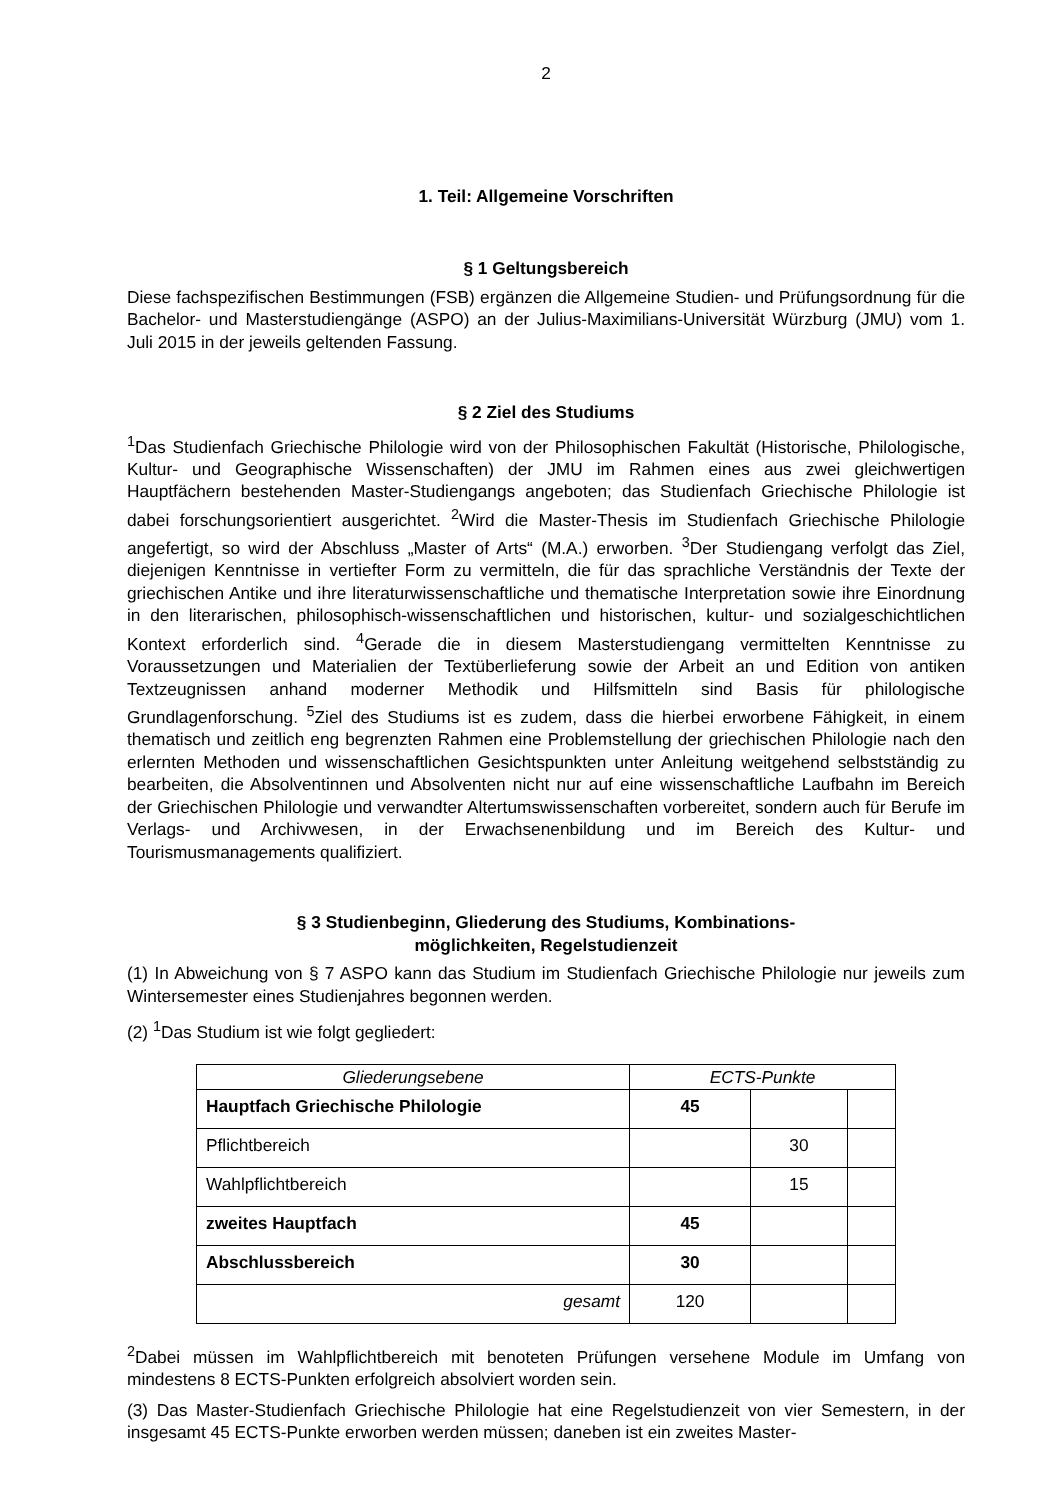2
1. Teil: Allgemeine Vorschriften
§ 1 Geltungsbereich
Diese fachspezifischen Bestimmungen (FSB) ergänzen die Allgemeine Studien- und Prüfungsordnung für die Bachelor- und Masterstudiengänge (ASPO) an der Julius-Maximilians-Universität Würzburg (JMU) vom 1. Juli 2015 in der jeweils geltenden Fassung.
§ 2 Ziel des Studiums
<sup>1</sup> Das Studienfach Griechische Philologie wird von der Philosophischen Fakultät (Historische, Philologische, Kultur- und Geographische Wissenschaften) der JMU im Rahmen eines aus zwei gleichwertigen Hauptfächern bestehenden Master-Studiengangs angeboten; das Studienfach Griechische Philologie ist dabei forschungsorientiert ausgerichtet. <sup>2</sup>Wird die Master-Thesis im Studienfach Griechische Philologie angefertigt, so wird der Abschluss „Master of Arts“ (M.A.) erworben. <sup>3</sup>Der Studiengang verfolgt das Ziel, diejenigen Kenntnisse in vertiefter Form zu vermitteln, die für das sprachliche Verständnis der Texte der griechischen Antike und ihre literaturwissenschaftliche und thematische Interpretation sowie ihre Einordnung in den literarischen, philosophisch-wissenschaftlichen und historischen, kultur- und sozialgeschichtlichen Kontext erforderlich sind. <sup>4</sup>Gerade die in diesem Masterstudiengang vermittelten Kenntnisse zu Voraussetzungen und Materialien der Textüberlieferung sowie der Arbeit an und Edition von antiken Textzeugnissen anhand moderner Methodik und Hilfsmitteln sind Basis für philologische Grundlagenforschung. <sup>5</sup>Ziel des Studiums ist es zudem, dass die hierbei erworbene Fähigkeit, in einem thematisch und zeitlich eng begrenzten Rahmen eine Problemstellung der griechischen Philologie nach den erlernten Methoden und wissenschaftlichen Gesichtspunkten unter Anleitung weitgehend selbstständig zu bearbeiten, die Absolventinnen und Absolventen nicht nur auf eine wissenschaftliche Laufbahn im Bereich der Griechischen Philologie und verwandter Altertumswissenschaften vorbereitet, sondern auch für Berufe im Verlags- und Archivwesen, in der Erwachsenenbildung und im Bereich des Kultur- und Tourismusmanagements qualifiziert.
§ 3 Studienbeginn, Gliederung des Studiums, Kombinations-
möglichkeiten, Regelstudienzeit
(1) In Abweichung von § 7 ASPO kann das Studium im Studienfach Griechische Philologie nur jeweils zum Wintersemester eines Studienjahres begonnen werden.
(2) <sup>1</sup>Das Studium ist wie folgt gegliedert:
| Gliederungsebene | ECTS-Punkte | | |
| --- | --- | --- | --- |
| Hauptfach Griechische Philologie | 45 | | |
| Pflichtbereich | | 30 | |
| Wahlpflichtbereich | | 15 | |
| zweites Hauptfach | 45 | | |
| Abschlussbereich | 30 | | |
| gesamt | 120 | | |
<sup>2</sup> Dabei müssen im Wahlpflichtbereich mit benoteten Prüfungen versehene Module im Umfang von mindestens 8 ECTS-Punkten erfolgreich absolviert worden sein.
(3) Das Master-Studienfach Griechische Philologie hat eine Regelstudienzeit von vier Semestern, in der insgesamt 45 ECTS-Punkte erworben werden müssen; daneben ist ein zweites Master-